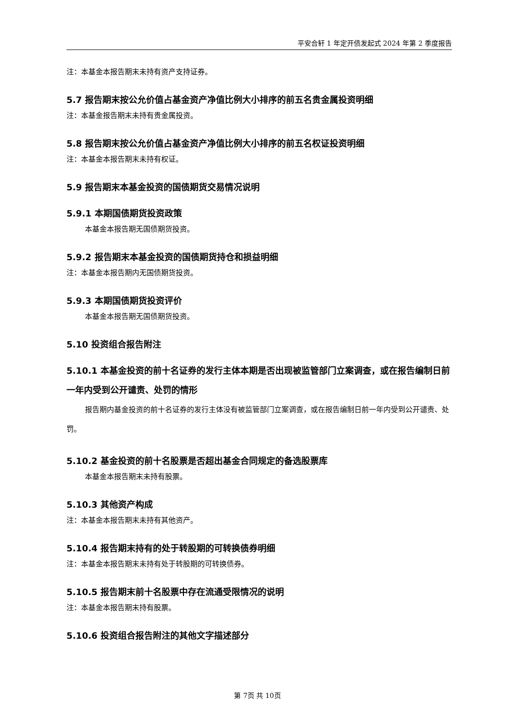平安合轩 1 年定开债发起式 2024 年第 2 季度报告
注：本基金本报告期末未持有资产支持证券。
5.7 报告期末按公允价值占基金资产净值比例大小排序的前五名贵金属投资明细
注：本基金报告期末未持有贵金属投资。
5.8 报告期末按公允价值占基金资产净值比例大小排序的前五名权证投资明细
注：本基金本报告期末未持有权证。
5.9 报告期末本基金投资的国债期货交易情况说明
5.9.1 本期国债期货投资政策
本基金本报告期无国债期货投资。
5.9.2 报告期末本基金投资的国债期货持仓和损益明细
注：本基金本报告期内无国债期货投资。
5.9.3 本期国债期货投资评价
本基金本报告期无国债期货投资。
5.10 投资组合报告附注
5.10.1 本基金投资的前十名证券的发行主体本期是否出现被监管部门立案调查，或在报告编制日前一年内受到公开谴责、处罚的情形
报告期内基金投资的前十名证券的发行主体没有被监管部门立案调查，或在报告编制日前一年内受到公开谴责、处罚。
5.10.2 基金投资的前十名股票是否超出基金合同规定的备选股票库
本基金本报告期末未持有股票。
5.10.3 其他资产构成
注：本基金本报告期末未持有其他资产。
5.10.4 报告期末持有的处于转股期的可转换债券明细
注：本基金本报告期末未持有处于转股期的可转换债券。
5.10.5 报告期末前十名股票中存在流通受限情况的说明
注：本基金本报告期末持有股票。
5.10.6 投资组合报告附注的其他文字描述部分
第 7页 共 10页